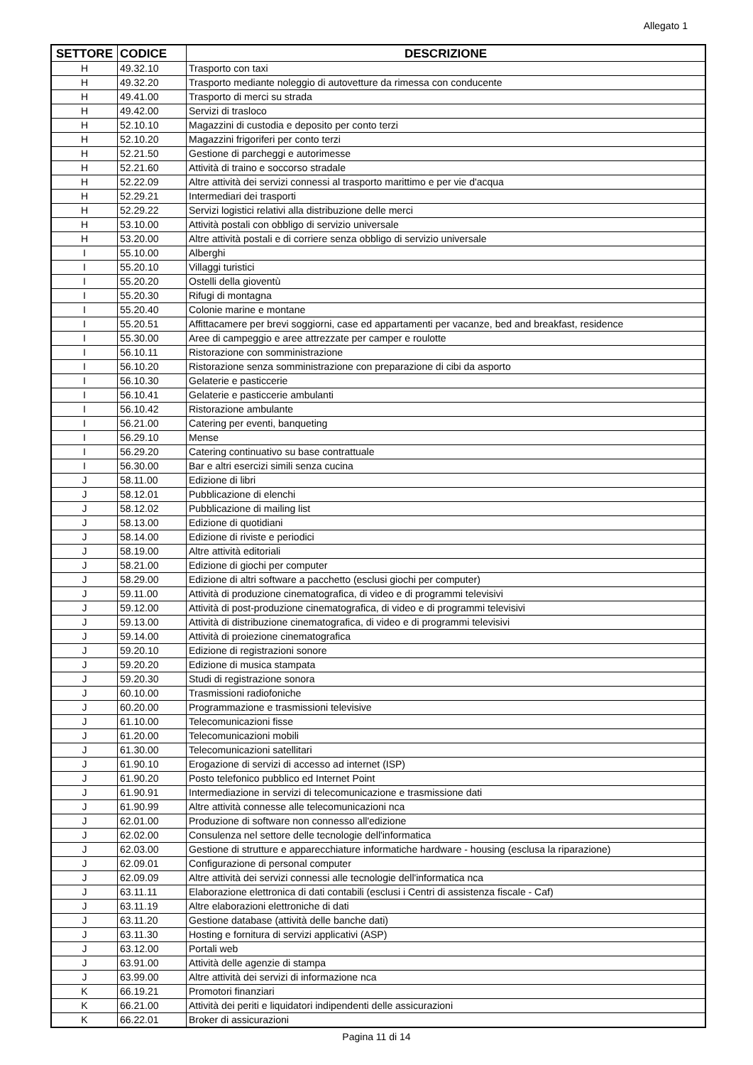Allegato 1
| SETTORE | CODICE | DESCRIZIONE |
| --- | --- | --- |
| H | 49.32.10 | Trasporto con taxi |
| H | 49.32.20 | Trasporto mediante noleggio di autovetture da rimessa con conducente |
| H | 49.41.00 | Trasporto di merci su strada |
| H | 49.42.00 | Servizi di trasloco |
| H | 52.10.10 | Magazzini di custodia e deposito per conto terzi |
| H | 52.10.20 | Magazzini frigoriferi per conto terzi |
| H | 52.21.50 | Gestione di parcheggi e autorimesse |
| H | 52.21.60 | Attività di traino e soccorso stradale |
| H | 52.22.09 | Altre attività dei servizi connessi al trasporto marittimo e per vie d'acqua |
| H | 52.29.21 | Intermediari dei trasporti |
| H | 52.29.22 | Servizi logistici relativi alla distribuzione delle merci |
| H | 53.10.00 | Attività postali con obbligo di servizio universale |
| H | 53.20.00 | Altre attività postali e di corriere senza obbligo di servizio universale |
| I | 55.10.00 | Alberghi |
| I | 55.20.10 | Villaggi turistici |
| I | 55.20.20 | Ostelli della gioventù |
| I | 55.20.30 | Rifugi di montagna |
| I | 55.20.40 | Colonie marine e montane |
| I | 55.20.51 | Affittacamere per brevi soggiorni, case ed appartamenti per vacanze, bed and breakfast, residence |
| I | 55.30.00 | Aree di campeggio e aree attrezzate per camper e roulotte |
| I | 56.10.11 | Ristorazione con somministrazione |
| I | 56.10.20 | Ristorazione senza somministrazione con preparazione di cibi da asporto |
| I | 56.10.30 | Gelaterie e pasticcerie |
| I | 56.10.41 | Gelaterie e pasticcerie ambulanti |
| I | 56.10.42 | Ristorazione ambulante |
| I | 56.21.00 | Catering per eventi, banqueting |
| I | 56.29.10 | Mense |
| I | 56.29.20 | Catering continuativo su base contrattuale |
| I | 56.30.00 | Bar e altri esercizi simili senza cucina |
| J | 58.11.00 | Edizione di libri |
| J | 58.12.01 | Pubblicazione di elenchi |
| J | 58.12.02 | Pubblicazione di mailing list |
| J | 58.13.00 | Edizione di quotidiani |
| J | 58.14.00 | Edizione di riviste e periodici |
| J | 58.19.00 | Altre attività editoriali |
| J | 58.21.00 | Edizione di giochi per computer |
| J | 58.29.00 | Edizione di altri software a pacchetto (esclusi giochi per computer) |
| J | 59.11.00 | Attività di produzione cinematografica, di video e di programmi televisivi |
| J | 59.12.00 | Attività di post-produzione cinematografica, di video e di programmi televisivi |
| J | 59.13.00 | Attività di distribuzione cinematografica, di video e di programmi televisivi |
| J | 59.14.00 | Attività di proiezione cinematografica |
| J | 59.20.10 | Edizione di registrazioni sonore |
| J | 59.20.20 | Edizione di musica stampata |
| J | 59.20.30 | Studi di registrazione sonora |
| J | 60.10.00 | Trasmissioni radiofoniche |
| J | 60.20.00 | Programmazione e trasmissioni televisive |
| J | 61.10.00 | Telecomunicazioni fisse |
| J | 61.20.00 | Telecomunicazioni mobili |
| J | 61.30.00 | Telecomunicazioni satellitari |
| J | 61.90.10 | Erogazione di servizi di accesso ad internet (ISP) |
| J | 61.90.20 | Posto telefonico pubblico ed Internet Point |
| J | 61.90.91 | Intermediazione in servizi di telecomunicazione e trasmissione dati |
| J | 61.90.99 | Altre attività connesse alle telecomunicazioni nca |
| J | 62.01.00 | Produzione di software non connesso all'edizione |
| J | 62.02.00 | Consulenza nel settore delle tecnologie dell'informatica |
| J | 62.03.00 | Gestione di strutture e apparecchiature informatiche hardware - housing (esclusa la riparazione) |
| J | 62.09.01 | Configurazione di personal computer |
| J | 62.09.09 | Altre attività dei servizi connessi alle tecnologie dell'informatica nca |
| J | 63.11.11 | Elaborazione elettronica di dati contabili (esclusi i Centri di assistenza fiscale - Caf) |
| J | 63.11.19 | Altre elaborazioni elettroniche di dati |
| J | 63.11.20 | Gestione database (attività delle banche dati) |
| J | 63.11.30 | Hosting e fornitura di servizi applicativi (ASP) |
| J | 63.12.00 | Portali web |
| J | 63.91.00 | Attività delle agenzie di stampa |
| J | 63.99.00 | Altre attività dei servizi di informazione nca |
| K | 66.19.21 | Promotori finanziari |
| K | 66.21.00 | Attività dei periti e liquidatori indipendenti delle assicurazioni |
| K | 66.22.01 | Broker di assicurazioni |
Pagina 11 di 14